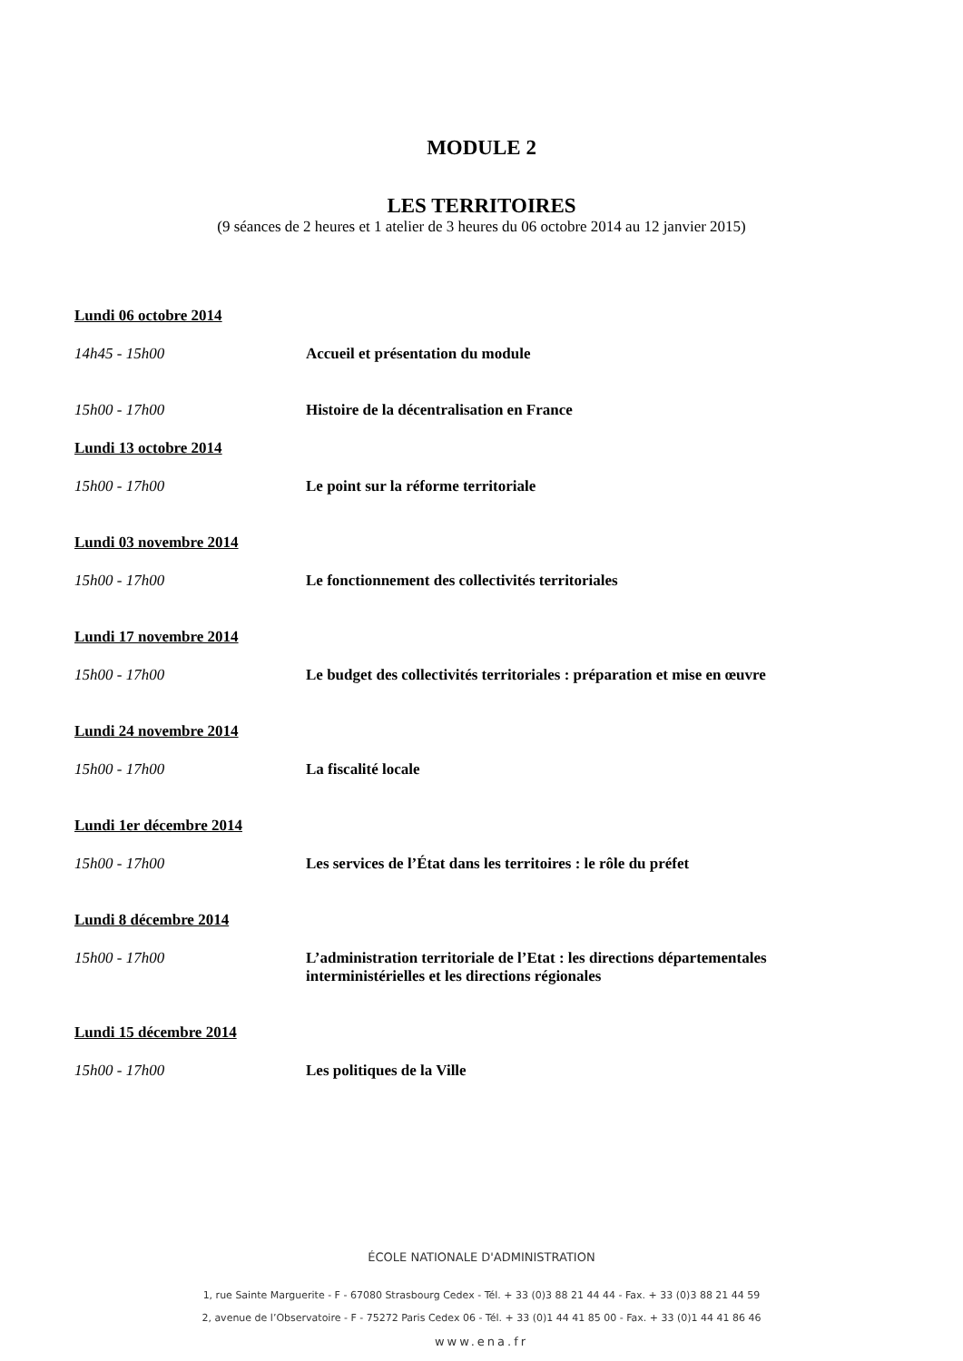MODULE 2
LES TERRITOIRES
(9 séances de 2 heures et 1 atelier de 3 heures du 06 octobre 2014 au 12 janvier 2015)
Lundi 06 octobre 2014
14h45 - 15h00 Accueil et présentation du module
15h00 - 17h00 Histoire de la décentralisation en France
Lundi 13 octobre 2014
15h00 - 17h00 Le point sur la réforme territoriale
Lundi 03 novembre 2014
15h00 - 17h00 Le fonctionnement des collectivités territoriales
Lundi 17 novembre 2014
15h00 - 17h00 Le budget des collectivités territoriales : préparation et mise en œuvre
Lundi 24 novembre 2014
15h00 - 17h00 La fiscalité locale
Lundi 1er décembre 2014
15h00 - 17h00 Les services de l’État dans les territoires : le rôle du préfet
Lundi 8 décembre 2014
15h00 - 17h00 L’administration territoriale de l’Etat : les directions départementales interministérielles et les directions régionales
Lundi 15 décembre 2014
15h00 - 17h00 Les politiques de la Ville
ÉCOLE NATIONALE D'ADMINISTRATION
1, rue Sainte Marguerite - F - 67080 Strasbourg Cedex - Tél. + 33 (0)3 88 21 44 44 - Fax. + 33 (0)3 88 21 44 59
2, avenue de l’Observatoire - F - 75272 Paris Cedex 06 - Tél. + 33 (0)1 44 41 85 00 - Fax. + 33 (0)1 44 41 86 46
www.ena.fr